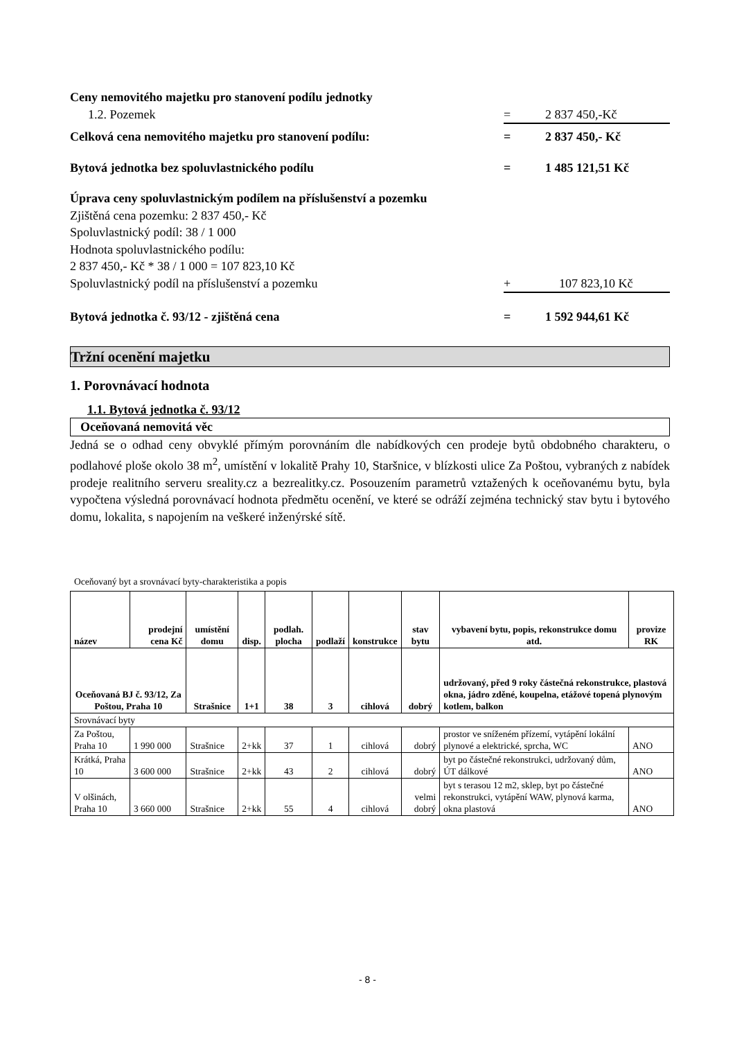Ceny nemovitého majetku pro stanovení podílu jednotky
1.2. Pozemek = 2 837 450,-Kč
Celková cena nemovitého majetku pro stanovení podílu:
= 2 837 450,- Kč
Bytová jednotka bez spoluvlastnického podílu
= 1 485 121,51 Kč
Úprava ceny spoluvlastnickým podílem na příslušenství a pozemku
Zjištěná cena pozemku: 2 837 450,- Kč
Spoluvlastnický podíl: 38 / 1 000
Hodnota spoluvlastnického podílu:
2 837 450,- Kč * 38 / 1 000 = 107 823,10 Kč
Spoluvlastnický podíl na příslušenství a pozemku
+ 107 823,10 Kč
Bytová jednotka č. 93/12 - zjištěná cena
= 1 592 944,61 Kč
Tržní ocenění majetku
1. Porovnávací hodnota
1.1. Bytová jednotka č. 93/12
Oceňovaná nemovitá věc
Jedná se o odhad ceny obvyklé přímým porovnáním dle nabídkových cen prodeje bytů obdobného charakteru, o podlahové ploše okolo 38 m<sup>2</sup>, umístění v lokalitě Prahy 10, Staršnice, v blízkosti ulice Za Poštou, vybraných z nabídek prodeje realitního serveru sreality.cz a bezrealitky.cz. Posouzením parametrů vztažených k oceňovanému bytu, byla vypočtena výsledná porovnávací hodnota předmětu ocenění, ve které se odráží zejména technický stav bytu i bytového domu, lokalita, s napojením na veškeré inženýrské sítě.
Oceňovaný byt a srovnávací byty-charakteristika a popis
| název | prodejní cena Kč | umístění domu | disp. | podlah. plocha | podlaží | konstrukce | stav bytu | vybavení bytu, popis, rekonstrukce domu atd. | provize RK |
| --- | --- | --- | --- | --- | --- | --- | --- | --- | --- |
| Oceňovaná BJ č. 93/12, Za Poštou, Praha 10 | | Strašnice | 1+1 | 38 | 3 | cihlová | dobrý | udržovaný, před 9 roky částečná rekonstrukce, plastová okna, jádro zděné, koupelna, etážové topená plynovým kotlem, balkon | |
| Srovnávací byty | | | | | | | | | |
| Za Poštou, Praha 10 | 1 990 000 | Strašnice | 2+kk | 37 | 1 | cihlová | dobrý | prostor ve sníženém přízemí, vytápění lokální plynové a elektrické, sprcha, WC | ANO |
| Krátká, Praha 10 | 3 600 000 | Strašnice | 2+kk | 43 | 2 | cihlová | dobrý | byt po částečné rekonstrukci, udržovaný dům, ÚT dálkové | ANO |
| V olšinách, Praha 10 | 3 660 000 | Strašnice | 2+kk | 55 | 4 | cihlová | velmi dobrý | byt s terasou 12 m2, sklep, byt po částečné rekonstrukci, vytápění WAW, plynová karma, okna plastová | ANO |
- 8 -